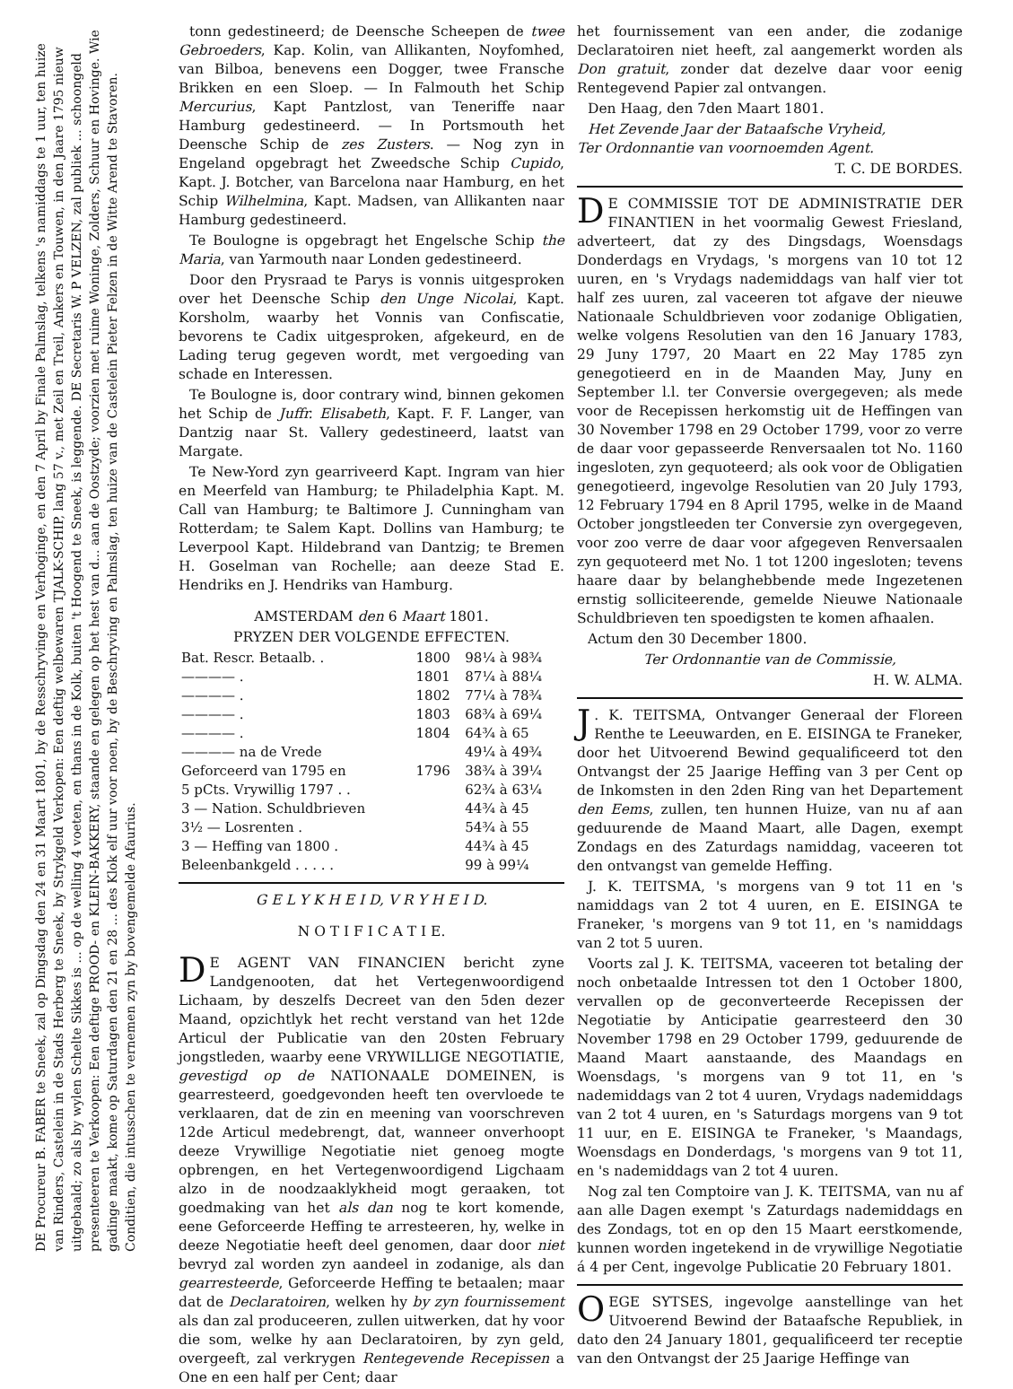DE Procureur B. FABER te Sneek, zal op Dingsdag den 24 en 31 Maart 1801, by de Resschryvinge en Verhoginge, en den 7 April by Finale Palmslag, telkens 's namiddags te 1 uur, ten huize van Rinders, Castelein in de Stads Herberg te Sneek, by Strykgeld Verkopen: Een deftig welbewaren TJALK-SCHIP, lang 57 v., met Zeil en Treil, Ankers en Touwen, in den Jaare 1795 nieuw uitgebaald; zo als by wylen Schelte Sikkes is ... op de welling 4 voeten, en thans in de Kolk, buiten 't Hoogend te Sneek, is leggende. DE Secretaris W. P VELZEN, zal publiek ... schoongeld presenteeren te Verkoopen: Een deftige PROOD- en KLEIN-BAKKERY, staande en gelegen op het hest van d... aan de Oostzyde; voorzien met ruime Woninge, Zolders, Schuur en Hovinge. Wie gadinge maakt, kome op Saturdagen den 21 en 28 ... des Klok elf uur voor noen, by de Beschryving en Palmslag, ten huize van de Castelein Pieter Felzen in de Witte Arend te Stavoren. Conditien, die intusschen te vernemen zyn by bovengemelde Afaurius.
tonn gedestineerd; de Deensche Scheepen de twee Gebroeders, Kap. Kolin, van Allikanten, Noyfomhed, van Bilboa, benevens een Dogger, twee Fransche Brikken en een Sloep. — In Falmouth het Schip Mercurius, Kapt Pantzlost, van Teneriffe naar Hamburg gedestineerd. — In Portsmouth het Deensche Schip de zes Zusters. — Nog zyn in Engeland opgebragt het Zweedsche Schip Cupido, Kapt. J. Botcher, van Barcelona naar Hamburg, en het Schip Wilhelmina, Kapt. Madsen, van Allikanten naar Hamburg gedestineerd.
Te Boulogne is opgebragt het Engelsche Schip the Maria, van Yarmouth naar Londen gedestineerd.
Door den Prysraad te Parys is vonnis uitgesproken over het Deensche Schip den Unge Nicolai, Kapt. Korsholm, waarby het Vonnis van Confiscatie, bevorens te Cadix uitgesproken, afgekeurd, en de Lading terug gegeven wordt, met vergoeding van schade en Interessen.
Te Boulogne is, door contrary wind, binnen gekomen het Schip de Juffr. Elisabeth, Kapt. F. F. Langer, van Dantzig naar St. Vallery gedestineerd, laatst van Margate.
Te New-Yord zyn gearriveerd Kapt. Ingram van hier en Meerfeld van Hamburg; te Philadelphia Kapt. M. Call van Hamburg; te Baltimore J. Cunningham van Rotterdam; te Salem Kapt. Dollins van Hamburg; te Leverpool Kapt. Hildebrand van Dantzig; te Bremen H. Goselman van Rochelle; aan deeze Stad E. Hendriks en J. Hendriks van Hamburg.
AMSTERDAM den 6 Maart 1801.
PRYZEN DER VOLGENDE EFFECTEN.
| Bat. Rescr. Betaalb. . | 1800 | 98¼ à 98¾ |
| ———— . | 1801 | 87¼ à 88¼ |
| ———— . | 1802 | 77¼ à 78¾ |
| ———— . | 1803 | 68¾ à 69¼ |
| ———— . | 1804 | 64¾ à 65 |
| ———— na de Vrede | | 49¼ à 49¾ |
| Geforceerd van 1795 en | 1796 | 38¾ à 39¼ |
| 5 pCts. Vrywillig 1797 . . | | 62¾ à 63¼ |
| 3 — Nation. Schuldbrieven | | 44¾ à 45 |
| 3½ — Losrenten . | | 54¾ à 55 |
| 3 — Heffing van 1800 . | | 44¾ à 45 |
| Beleenbankgeld . . . . . | | 99 à 99¼ |
G E L Y K H E I D, V R Y H E I D.
N O T I F I C A T I E.
DE AGENT VAN FINANCIEN bericht zyne Landgenooten, dat het Vertegenwoordigend Lichaam, by deszelfs Decreet van den 5den dezer Maand, opzichtlyk het recht verstand van het 12de Articul der Publicatie van den 20sten February jongstleden, waarby eene VRYWILLIGE NEGOTIATIE, gevestigd op de NATIONAALE DOMEINEN, is gearresteerd, goedgevonden heeft ten overvloede te verklaaren, dat de zin en meening van voorschreven 12de Articul medebrengt, dat, wanneer onverhoopt deeze Vrywillige Negotiatie niet genoeg mogte opbrengen, en het Vertegenwoordigend Ligchaam alzo in de noodzaaklykheid mogt geraaken, tot goedmaking van het als dan nog te kort komende, eene Geforceerde Heffing te arresteeren, hy, welke in deeze Negotiatie heeft deel genomen, daar door niet bevryd zal worden zyn aandeel in zodanige, als dan gearresteerde, Geforceerde Heffing te betaalen; maar dat de Declaratoiren, welken hy by zyn fournissement als dan zal produceeren, zullen uitwerken, dat hy voor die som, welke hy aan Declaratoiren, by zyn geld, overgeeft, zal verkrygen Rentegevende Recepissen a One en een half per Cent; daar
het fournissement van een ander, die zodanige Declaratoiren niet heeft, zal aangemerkt worden als Don gratuit, zonder dat dezelve daar voor eenig Rentegevend Papier zal ontvangen.
Den Haag, den 7den Maart 1801.
Het Zevende Jaar der Bataafsche Vryheid,
Ter Ordonnantie van voornoemden Agent.
T. C. DE BORDES.
DE COMMISSIE TOT DE ADMINISTRATIE DER FINANTIEN in het voormalig Gewest Friesland, adverteert, dat zy des Dingsdags, Woensdags Donderdags en Vrydags, 's morgens van 10 tot 12 uuren, en 's Vrydags nademiddags van half vier tot half zes uuren, zal vaceeren tot afgave der nieuwe Nationaale Schuldbrieven voor zodanige Obligatien, welke volgens Resolutien van den 16 January 1783, 29 Juny 1797, 20 Maart en 22 May 1785 zyn genegotieerd en in de Maanden May, Juny en September l.l. ter Conversie overgegeven; als mede voor de Recepissen herkomstig uit de Heffingen van 30 November 1798 en 29 October 1799, voor zo verre de daar voor gepasseerde Renversaalen tot No. 1160 ingesloten, zyn gequoteerd; als ook voor de Obligatien genegotieerd, ingevolge Resolutien van 20 July 1793, 12 February 1794 en 8 April 1795, welke in de Maand October jongstleeden ter Conversie zyn overgegeven, voor zoo verre de daar voor afgegeven Renversaalen zyn gequoteerd met No. 1 tot 1200 ingesloten; tevens haare daar by belanghebbende mede Ingezetenen ernstig solliciteerende, gemelde Nieuwe Nationaale Schuldbrieven ten spoedigsten te komen afhaalen.
Actum den 30 December 1800.
Ter Ordonnantie van de Commissie,
H. W. ALMA.
J. K. TEITSMA, Ontvanger Generaal der Floreen Renthe te Leeuwarden, en E. EISINGA te Franeker, door het Uitvoerend Bewind gequalificeerd tot den Ontvangst der 25 Jaarige Heffing van 3 per Cent op de Inkomsten in den 2den Ring van het Departement den Eems, zullen, ten hunnen Huize, van nu af aan geduurende de Maand Maart, alle Dagen, exempt Zondags en des Zaturdags namiddag, vaceeren tot den ontvangst van gemelde Heffing.
J. K. TEITSMA, 's morgens van 9 tot 11 en 's namiddags van 2 tot 4 uuren, en E. EISINGA te Franeker, 's morgens van 9 tot 11, en 's namiddags van 2 tot 5 uuren.
Voorts zal J. K. TEITSMA, vaceeren tot betaling der noch onbetaalde Intressen tot den 1 October 1800, vervallen op de geconverteerde Recepissen der Negotiatie by Anticipatie gearresteerd den 30 November 1798 en 29 October 1799, geduurende de Maand Maart aanstaande, des Maandags en Woensdags, 's morgens van 9 tot 11, en 's nademiddags van 2 tot 4 uuren, Vrydags nademiddags van 2 tot 4 uuren, en 's Saturdags morgens van 9 tot 11 uur, en E. EISINGA te Franeker, 's Maandags, Woensdags en Donderdags, 's morgens van 9 tot 11, en 's nademiddags van 2 tot 4 uuren.
Nog zal ten Comptoire van J. K. TEITSMA, van nu af aan alle Dagen exempt 's Zaturdags nademiddags en des Zondags, tot en op den 15 Maart eerstkomende, kunnen worden ingetekend in de vrywillige Negotiatie á 4 per Cent, ingevolge Publicatie 20 February 1801.
OEGE SYTSES, ingevolge aanstellinge van het Uitvoerend Bewind der Bataafsche Republiek, in dato den 24 January 1801, gequalificeerd ter receptie van den Ontvangst der 25 Jaarige Heffinge van